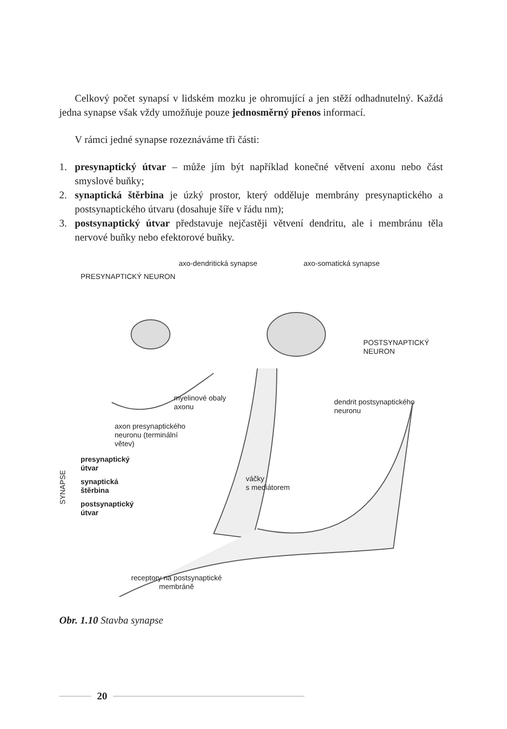Celkový počet synapsí v lidském mozku je ohromující a jen stěží odhadnutelný. Každá jedna synapse však vždy umožňuje pouze jednosměrný přenos informací.
V rámci jedné synapse rozeznáváme tři části:
1. presynaptický útvar – může jím být například konečné větvení axonu nebo část smyslové buňky;
2. synaptická štěrbina je úzký prostor, který odděluje membrány presynaptického a postsynaptického útvaru (dosahuje šíře v řádu nm);
3. postsynaptický útvar představuje nejčastěji větvení dendritu, ale i membránu těla nervové buňky nebo efektorové buňky.
PRESYNAPTICKÝ NEURON
axo-dendritická synapse axo-somatická synapse
POSTSYNAPTICKÝ
NEURON
myelinové obaly
axonu
dendrit postsynaptického
neuronu
axon presynaptického
neuronu (terminální
větev)
SYNAPSE
presynaptický
útvar
synaptická
štěrbina
postsynaptický
útvar
váčky
s mediátorem
receptory na postsynaptické
membráně
Obr. 1.10 Stavba synapse
20